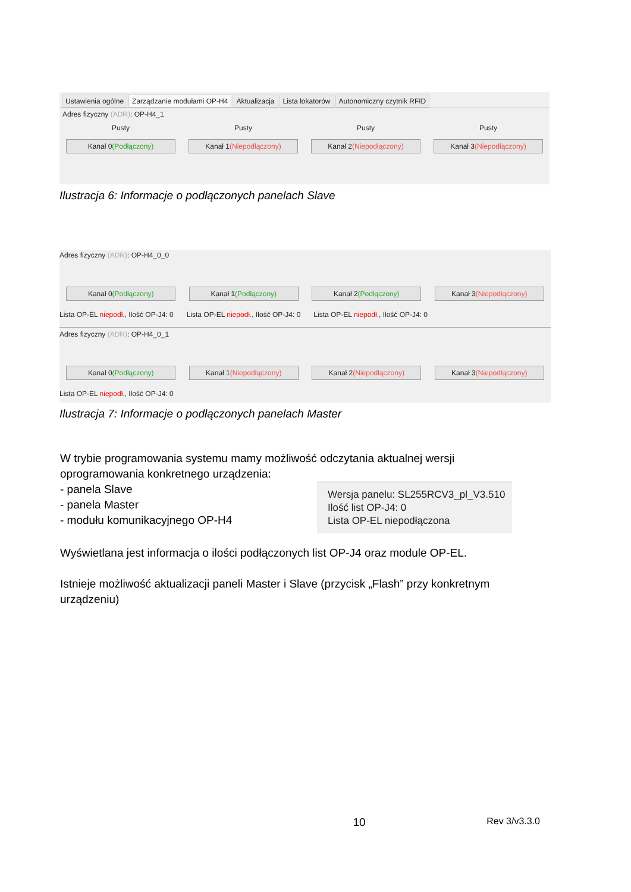Ustawienia ogólne Zarządzanie modułami OP-H4 Aktualizacja Lista lokatorów Autonomiczny czytnik RFID
Adres fizyczny (ADR): OP-H4_1
Pusty Pusty Pusty Pusty
Kanał 0(Podłączony) Kanał 1(Niepodłączony) Kanał 2(Niepodłączony) Kanał 3(Niepodłączony)
Ilustracja 6: Informacje o podłączonych panelach Slave
Adres fizyczny (ADR): OP-H4_0_0
Kanał 0(Podłączony) Kanał 1(Podłączony) Kanał 2(Podłączony) Kanał 3(Niepodłączony)
Lista OP-EL niepodł., Ilość OP-J4: 0 Lista OP-EL niepodł., Ilość OP-J4: 0 Lista OP-EL niepodł., Ilość OP-J4: 0
Adres fizyczny (ADR): OP-H4_0_1
Kanał 0(Podłączony) Kanał 1(Niepodłączony) Kanał 2(Niepodłączony) Kanał 3(Niepodłączony)
Lista OP-EL niepodł., Ilość OP-J4: 0
Ilustracja 7: Informacje o podłączonych panelach Master
W trybie programowania systemu mamy możliwość odczytania aktualnej wersji oprogramowania konkretnego urządzenia:
- panela Slave
- panela Master
- modułu komunikacyjnego OP-H4
Wersja panelu: SL255RCV3_pl_V3.510
Ilość list OP-J4: 0
Lista OP-EL niepodłączona
Wyświetlana jest informacja o ilości podłączonych list OP-J4 oraz module OP-EL.
Istnieje możliwość aktualizacji paneli Master i Slave (przycisk „Flash” przy konkretnym urządzeniu)
10 Rev 3/v3.3.0